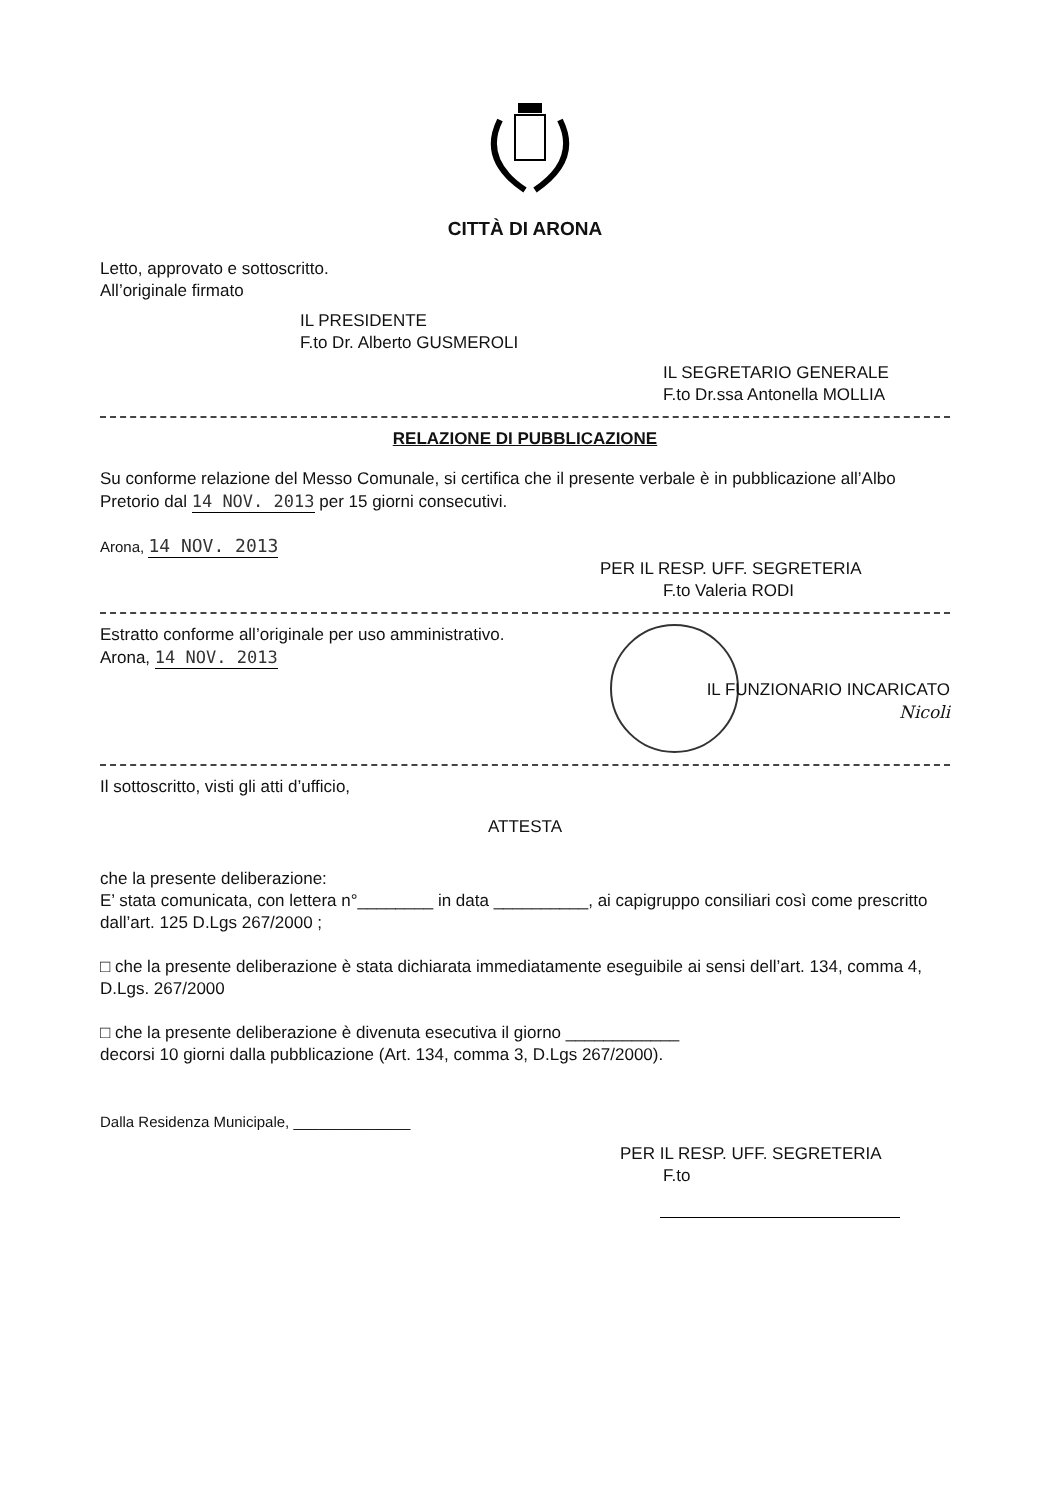CITTÀ DI ARONA
Letto, approvato e sottoscritto.
All’originale firmato
IL PRESIDENTE
F.to Dr. Alberto GUSMEROLI
IL SEGRETARIO GENERALE
F.to Dr.ssa Antonella MOLLIA
RELAZIONE DI PUBBLICAZIONE
Su conforme relazione del Messo Comunale, si certifica che il presente verbale è in pubblicazione all’Albo Pretorio dal 14 NOV. 2013 per 15 giorni consecutivi.
Arona, 14 NOV. 2013
PER IL RESP. UFF. SEGRETERIA
F.to Valeria RODI
Estratto conforme all’originale per uso amministrativo.
Arona, 14 NOV. 2013
IL FUNZIONARIO INCARICATO
Nicoli
Il sottoscritto, visti gli atti d’ufficio,
ATTESTA
che la presente deliberazione:
E’ stata comunicata, con lettera n°________ in data __________, ai capigruppo consiliari così come prescritto dall’art. 125 D.Lgs 267/2000 ;
□ che la presente deliberazione è stata dichiarata immediatamente eseguibile ai sensi dell’art. 134, comma 4, D.Lgs. 267/2000
□ che la presente deliberazione è divenuta esecutiva il giorno ____________
decorsi 10 giorni dalla pubblicazione (Art. 134, comma 3, D.Lgs 267/2000).
Dalla Residenza Municipale, ______________
PER IL RESP. UFF. SEGRETERIA
F.to